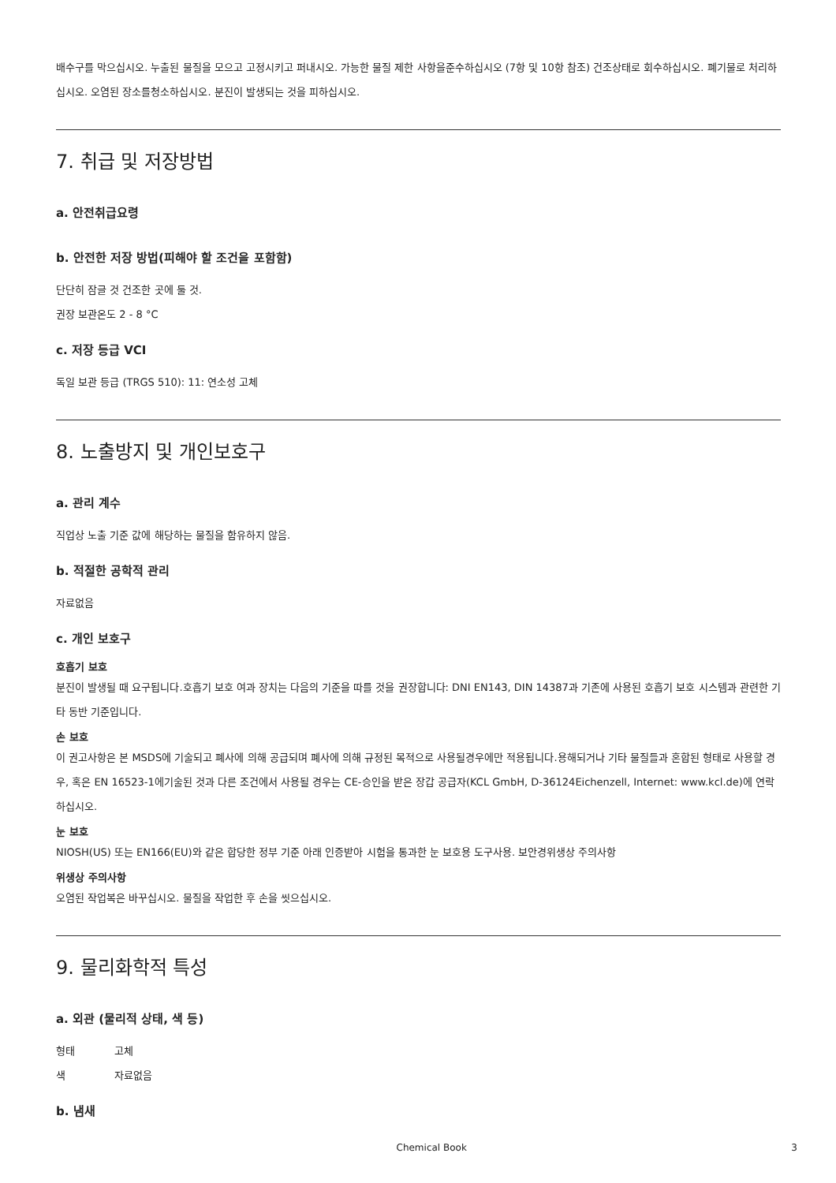배수구를 막으십시오. 누출된 물질을 모으고 고정시키고 퍼내시오. 가능한 물질 제한 사항을준수하십시오 (7항 및 10항 참조) 건조상태로 회수하십시오. 폐기물로 처리하십시오. 오염된 장소를청소하십시오. 분진이 발생되는 것을 피하십시오.
7. 취급 및 저장방법
a. 안전취급요령
b. 안전한 저장 방법(피해야 할 조건을 포함함)
단단히 잠글 것 건조한 곳에 둘 것.
권장 보관온도 2 - 8 °C
c. 저장 등급 VCI
독일 보관 등급 (TRGS 510): 11: 연소성 고체
8. 노출방지 및 개인보호구
a. 관리 계수
직업상 노출 기준 값에 해당하는 물질을 함유하지 않음.
b. 적절한 공학적 관리
자료없음
c. 개인 보호구
호흡기 보호
분진이 발생될 때 요구됩니다.호흡기 보호 여과 장치는 다음의 기준을 따를 것을 권장합니다: DNI EN143, DIN 14387과 기존에 사용된 호흡기 보호 시스템과 관련한 기타 동반 기준입니다.
손 보호
이 권고사항은 본 MSDS에 기술되고 폐사에 의해 공급되며 폐사에 의해 규정된 목적으로 사용될경우에만 적용됩니다.용해되거나 기타 물질들과 혼합된 형태로 사용할 경우, 혹은 EN 16523-1에기술된 것과 다른 조건에서 사용될 경우는 CE-승인을 받은 장갑 공급자(KCL GmbH, D-36124Eichenzell, Internet: www.kcl.de)에 연락하십시오.
눈 보호
NIOSH(US) 또는 EN166(EU)와 같은 합당한 정부 기준 아래 인증받아 시험을 통과한 눈 보호용 도구사용. 보안경위생상 주의사항
위생상 주의사항
오염된 작업복은 바꾸십시오. 물질을 작업한 후 손을 씻으십시오.
9. 물리화학적 특성
a. 외관 (물리적 상태, 색 등)
형태 고체
색 자료없음
b. 냄새
Chemical Book 3